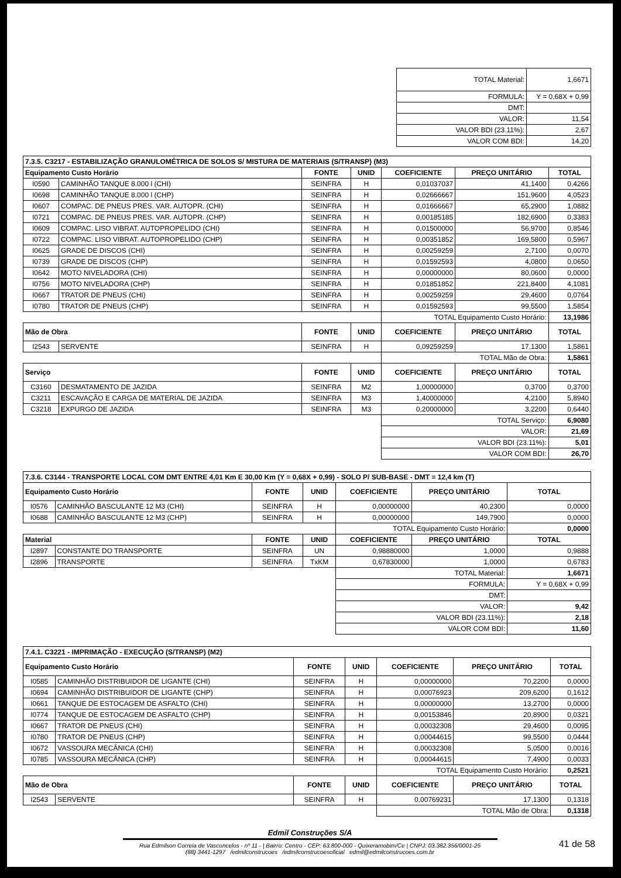| TOTAL Material: | 1,6671 |
| FORMULA: | Y = 0,68X + 0,99 |
| DMT: | |
| VALOR: | 11,54 |
| VALOR BDI (23.11%): | 2,67 |
| VALOR COM BDI: | 14,20 |
| 7.3.5. C3217 - ESTABILIZAÇÃO GRANULOMÉTRICA DE SOLOS S/ MISTURA DE MATERIAIS (S/TRANSP) (M3) | | | | | | |
| Equipamento Custo Horário | | FONTE | UNID | COEFICIENTE | PREÇO UNITÁRIO | TOTAL |
| I0590 | CAMINHÃO TANQUE 8.000 l (CHI) | SEINFRA | H | 0,01037037 | 41,1400 | 0,4266 |
| I0698 | CAMINHÃO TANQUE 8.000 l (CHP) | SEINFRA | H | 0,02666667 | 151,9600 | 4,0523 |
| I0607 | COMPAC. DE PNEUS PRES. VAR. AUTOPR. (CHI) | SEINFRA | H | 0,01666667 | 65,2900 | 1,0882 |
| I0721 | COMPAC. DE PNEUS PRES. VAR. AUTOPR. (CHP) | SEINFRA | H | 0,00185185 | 182,6900 | 0,3383 |
| I0609 | COMPAC. LISO VIBRAT. AUTOPROPELIDO (CHI) | SEINFRA | H | 0,01500000 | 56,9700 | 0,8546 |
| I0722 | COMPAC. LISO VIBRAT. AUTOPROPELIDO (CHP) | SEINFRA | H | 0,00351852 | 169,5800 | 0,5967 |
| I0625 | GRADE DE DISCOS (CHI) | SEINFRA | H | 0,00259259 | 2,7100 | 0,0070 |
| I0739 | GRADE DE DISCOS (CHP) | SEINFRA | H | 0,01592593 | 4,0800 | 0,0650 |
| I0642 | MOTO NIVELADORA (CHI) | SEINFRA | H | 0,00000000 | 80,0600 | 0,0000 |
| I0756 | MOTO NIVELADORA (CHP) | SEINFRA | H | 0,01851852 | 221,8400 | 4,1081 |
| I0667 | TRATOR DE PNEUS (CHI) | SEINFRA | H | 0,00259259 | 29,4600 | 0,0764 |
| I0780 | TRATOR DE PNEUS (CHP) | SEINFRA | H | 0,01592593 | 99,5500 | 1,5854 |
| | | | | TOTAL Equipamento Custo Horário: | | 13,1986 |
| Mão de Obra | | FONTE | UNID | COEFICIENTE | PREÇO UNITÁRIO | TOTAL |
| I2543 | SERVENTE | SEINFRA | H | 0,09259259 | 17,1300 | 1,5861 |
| | | | | TOTAL Mão de Obra: | | 1,5861 |
| Serviço | | FONTE | UNID | COEFICIENTE | PREÇO UNITÁRIO | TOTAL |
| C3160 | DESMATAMENTO DE JAZIDA | SEINFRA | M2 | 1,00000000 | 0,3700 | 0,3700 |
| C3211 | ESCAVAÇÃO E CARGA DE MATERIAL DE JAZIDA | SEINFRA | M3 | 1,40000000 | 4,2100 | 5,8940 |
| C3218 | EXPURGO DE JAZIDA | SEINFRA | M3 | 0,20000000 | 3,2200 | 0,6440 |
| | | | | TOTAL Serviço: | | 6,9080 |
| | | | | VALOR: | | 21,69 |
| | | | | VALOR BDI (23.11%): | | 5,01 |
| | | | | VALOR COM BDI: | | 26,70 |
| 7.3.6. C3144 - TRANSPORTE LOCAL COM DMT ENTRE 4,01 Km E 30,00 Km (Y = 0,68X + 0,99) - SOLO P/ SUB-BASE - DMT = 12,4 km (T) | | | | | | |
| Equipamento Custo Horário | | FONTE | UNID | COEFICIENTE | PREÇO UNITÁRIO | TOTAL |
| I0576 | CAMINHÃO BASCULANTE 12 M3 (CHI) | SEINFRA | H | 0,00000000 | 40,2300 | 0,0000 |
| I0688 | CAMINHÃO BASCULANTE 12 M3 (CHP) | SEINFRA | H | 0,00000000 | 149,7900 | 0,0000 |
| | | | | TOTAL Equipamento Custo Horário: | | 0,0000 |
| Material | | FONTE | UNID | COEFICIENTE | PREÇO UNITÁRIO | TOTAL |
| I2897 | CONSTANTE DO TRANSPORTE | SEINFRA | UN | 0,98880000 | 1,0000 | 0,9888 |
| I2896 | TRANSPORTE | SEINFRA | TxKM | 0,67830000 | 1,0000 | 0,6783 |
| | | | | TOTAL Material: | | 1,6671 |
| | | | | FORMULA: | | Y = 0,68X + 0,99 |
| | | | | DMT: | | |
| | | | | VALOR: | | 9,42 |
| | | | | VALOR BDI (23.11%): | | 2,18 |
| | | | | VALOR COM BDI: | | 11,60 |
| 7.4.1. C3221 - IMPRIMAÇÃO - EXECUÇÃO (S/TRANSP) (M2) | | | | | | |
| Equipamento Custo Horário | | FONTE | UNID | COEFICIENTE | PREÇO UNITÁRIO | TOTAL |
| I0585 | CAMINHÃO DISTRIBUIDOR DE LIGANTE (CHI) | SEINFRA | H | 0,00000000 | 70,2200 | 0,0000 |
| I0694 | CAMINHÃO DISTRIBUIDOR DE LIGANTE (CHP) | SEINFRA | H | 0,00076923 | 209,6200 | 0,1612 |
| I0661 | TANQUE DE ESTOCAGEM DE ASFALTO (CHI) | SEINFRA | H | 0,00000000 | 13,2700 | 0,0000 |
| I0774 | TANQUE DE ESTOCAGEM DE ASFALTO (CHP) | SEINFRA | H | 0,00153846 | 20,8900 | 0,0321 |
| I0667 | TRATOR DE PNEUS (CHI) | SEINFRA | H | 0,00032308 | 29,4600 | 0,0095 |
| I0780 | TRATOR DE PNEUS (CHP) | SEINFRA | H | 0,00044615 | 99,5500 | 0,0444 |
| I0672 | VASSOURA MECÂNICA (CHI) | SEINFRA | H | 0,00032308 | 5,0500 | 0,0016 |
| I0785 | VASSOURA MECÂNICA (CHP) | SEINFRA | H | 0,00044615 | 7,4900 | 0,0033 |
| | | | | TOTAL Equipamento Custo Horário: | | 0,2521 |
| Mão de Obra | | FONTE | UNID | COEFICIENTE | PREÇO UNITÁRIO | TOTAL |
| I2543 | SERVENTE | SEINFRA | H | 0,00769231 | 17,1300 | 0,1318 |
| | | | | TOTAL Mão de Obra: | | 0,1318 |
Edmil Construções S/A
Rua Edmilson Correia de Vasconcelos - nº 11 - | Bairro: Centro - CEP: 63.800-000 - Quixeramobim/Ce | CNPJ: 03.382.356/0001-25
(88) 3441-1297 /edmilconstrucoes /edmilconstrucoesoficial edmil@edmilconstrucoes.com.br
41 de 58